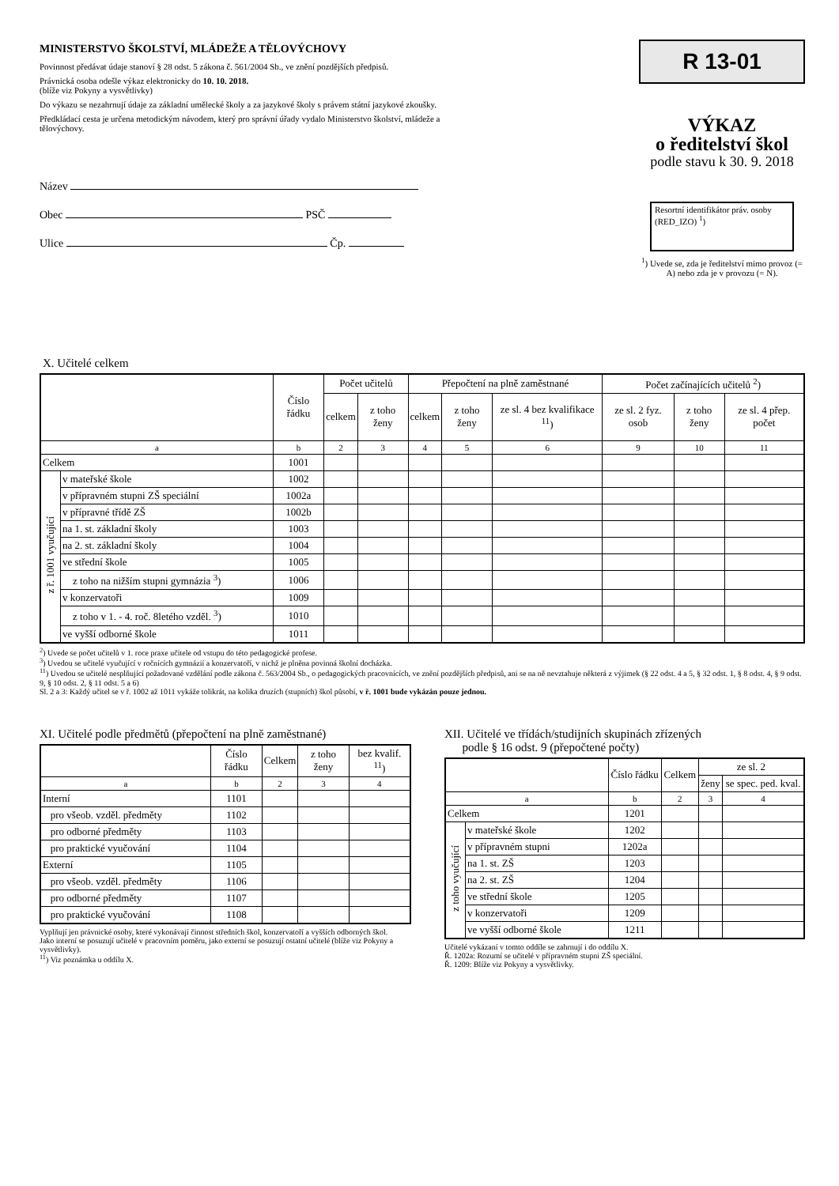MINISTERSTVO ŠKOLSTVÍ, MLÁDEŽE A TĚLOVÝCHOVY
Povinnost předávat údaje stanoví § 28 odst. 5 zákona č. 561/2004 Sb., ve znění pozdějších předpisů.
Právnická osoba odešle výkaz elektronicky do 10. 10. 2018.
(blíže viz Pokyny a vysvětlivky)
Do výkazu se nezahrnují údaje za základní umělecké školy a za jazykové školy s právem státní jazykové zkoušky.
Předkládací cesta je určena metodickým návodem, který pro správní úřady vydalo Ministerstvo školství, mládeže a tělovýchovy.
Název
Obec PSČ
Ulice Čp.
R 13-01
VÝKAZ
o ředitelství škol
podle stavu k 30. 9. 2018
Resortní identifikátor práv. osoby (RED_IZO) <sup>1</sup>)
<sup>1</sup>) Uvede se, zda je ředitelství mimo provoz (= A) nebo zda je v provozu (= N).
X. Učitelé celkem
| | | Číslo řádku | Počet učitelů | | Přepočtení na plně zaměstnané | | | Počet začínajících učitelů <sup>2</sup>) | | |
| --- | --- | --- | --- | --- | --- | --- | --- | --- | --- | --- |
| | | | celkem | z toho ženy | celkem | z toho ženy | ze sl. 4 bez kvalifikace <sup>11</sup>) | ze sl. 2 fyz. osob | z toho ženy | ze sl. 4 přep. počet |
| a | | b | 2 | 3 | 4 | 5 | 6 | 9 | 10 | 11 |
| Celkem | | 1001 | | | | | | | | |
| z ř. 1001 vyučující | v mateřské škole | 1002 | | | | | | | | |
| | v přípravném stupni ZŠ speciální | 1002a | | | | | | | | |
| | v přípravné třídě ZŠ | 1002b | | | | | | | | |
| | na 1. st. základní školy | 1003 | | | | | | | | |
| | na 2. st. základní školy | 1004 | | | | | | | | |
| | ve střední škole | 1005 | | | | | | | | |
| | z toho na nižším stupni gymnázia <sup>3</sup>) | 1006 | | | | | | | | |
| | v konzervatoři | 1009 | | | | | | | | |
| | z toho v 1. - 4. roč. 8letého vzděl. <sup>3</sup>) | 1010 | | | | | | | | |
| | ve vyšší odborné škole | 1011 | | | | | | | | |
<sup>2</sup>) Uvede se počet učitelů v 1. roce praxe učitele od vstupu do této pedagogické profese.
<sup>3</sup>) Uvedou se učitelé vyučující v ročnících gymnázií a konzervatoří, v nichž je plněna povinná školní docházka.
<sup>11</sup>) Uvedou se učitelé nesplňující požadované vzdělání podle zákona č. 563/2004 Sb., o pedagogických pracovnících, ve znění pozdějších předpisů, ani se na ně nevztahuje některá z výjimek (§ 22 odst. 4 a 5, § 32 odst. 1, § 8 odst. 4, § 9 odst. 9, § 10 odst. 2, § 11 odst. 5 a 6)
Sl. 2 a 3: Každý učitel se v ř. 1002 až 1011 vykáže tolikrát, na kolika druzích (stupních) škol působí, v ř. 1001 bude vykázán pouze jednou.
XI. Učitelé podle předmětů (přepočtení na plně zaměstnané)
| | Číslo řádku | Celkem | z toho ženy | bez kvalif. <sup>11</sup>) |
| --- | --- | --- | --- | --- |
| a | b | 2 | 3 | 4 |
| Interní | 1101 | | | |
| pro všeob. vzděl. předměty | 1102 | | | |
| pro odborné předměty | 1103 | | | |
| pro praktické vyučování | 1104 | | | |
| Externí | 1105 | | | |
| pro všeob. vzděl. předměty | 1106 | | | |
| pro odborné předměty | 1107 | | | |
| pro praktické vyučování | 1108 | | | |
Vyplňují jen právnické osoby, které vykonávají činnost středních škol, konzervatoří a vyšších odborných škol.
Jako interní se posuzují učitelé v pracovním poměru, jako externí se posuzují ostatní učitelé (blíže viz Pokyny a vysvětlivky).
<sup>11</sup>) Viz poznámka u oddílu X.
XII. Učitelé ve třídách/studijních skupinách zřízených
podle § 16 odst. 9 (přepočtené počty)
| | | Číslo řádku | Celkem | ze sl. 2 | |
| --- | --- | --- | --- | --- | --- |
| | | | | ženy | se spec. ped. kval. |
| a | | b | 2 | 3 | 4 |
| Celkem | | 1201 | | | |
| z toho vyučující | v mateřské škole | 1202 | | | |
| | v přípravném stupni | 1202a | | | |
| | na 1. st. ZŠ | 1203 | | | |
| | na 2. st. ZŠ | 1204 | | | |
| | ve střední škole | 1205 | | | |
| | v konzervatoři | 1209 | | | |
| | ve vyšší odborné škole | 1211 | | | |
Učitelé vykázaní v tomto oddíle se zahrnují i do oddílu X.
Ř. 1202a: Rozumí se učitelé v přípravném stupni ZŠ speciální.
Ř. 1209: Blíže viz Pokyny a vysvětlivky.